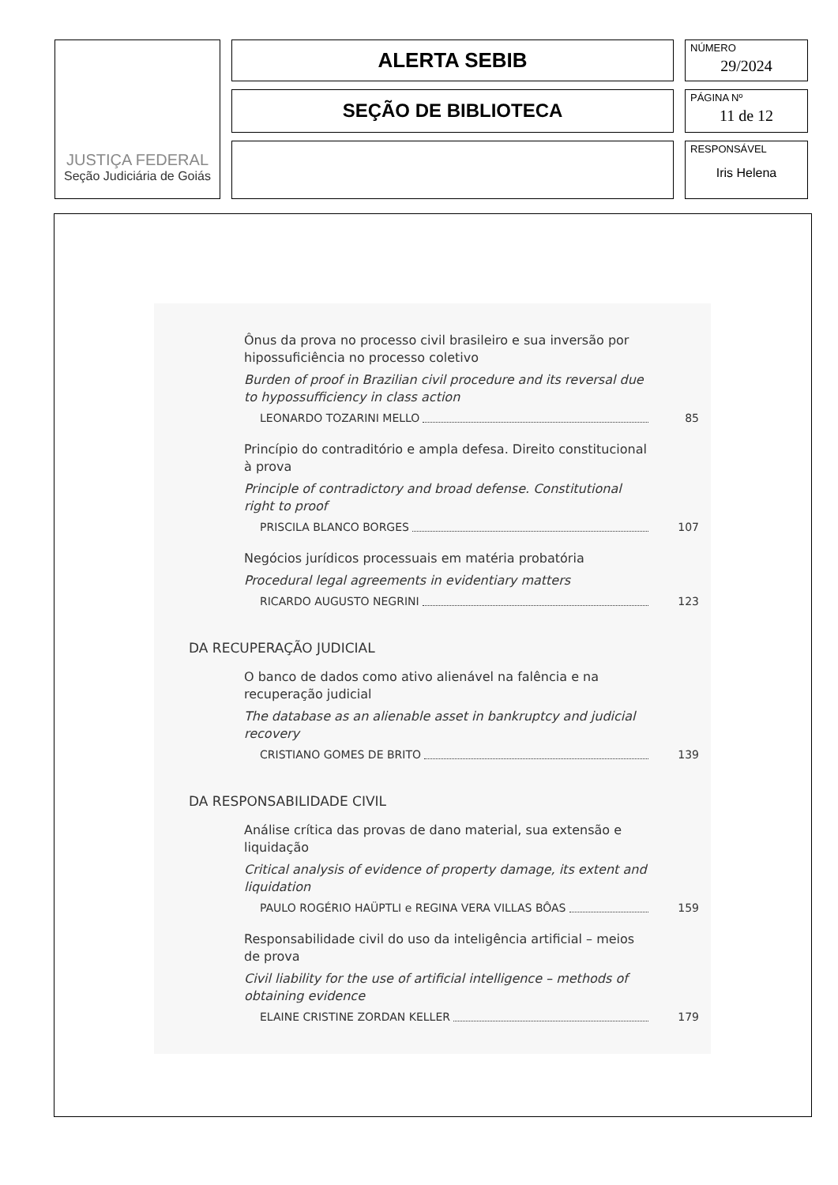JUSTIÇA FEDERAL
Seção Judiciária de Goiás
ALERTA SEBIB
SEÇÃO DE BIBLIOTECA
NÚMERO
29/2024
PÁGINA Nº
11 de 12
RESPONSÁVEL
Iris Helena
Ônus da prova no processo civil brasileiro e sua inversão por hipossuficiência no processo coletivo
Burden of proof in Brazilian civil procedure and its reversal due to hypossufficiency in class action
LEONARDO TOZARINI MELLO 85
Princípio do contraditório e ampla defesa. Direito constitucional à prova
Principle of contradictory and broad defense. Constitutional right to proof
PRISCILA BLANCO BORGES 107
Negócios jurídicos processuais em matéria probatória
Procedural legal agreements in evidentiary matters
RICARDO AUGUSTO NEGRINI 123
DA RECUPERAÇÃO JUDICIAL
O banco de dados como ativo alienável na falência e na recuperação judicial
The database as an alienable asset in bankruptcy and judicial recovery
CRISTIANO GOMES DE BRITO 139
DA RESPONSABILIDADE CIVIL
Análise crítica das provas de dano material, sua extensão e liquidação
Critical analysis of evidence of property damage, its extent and liquidation
PAULO ROGÉRIO HAÜPTLI e REGINA VERA VILLAS BÔAS 159
Responsabilidade civil do uso da inteligência artificial – meios de prova
Civil liability for the use of artificial intelligence – methods of obtaining evidence
ELAINE CRISTINE ZORDAN KELLER 179